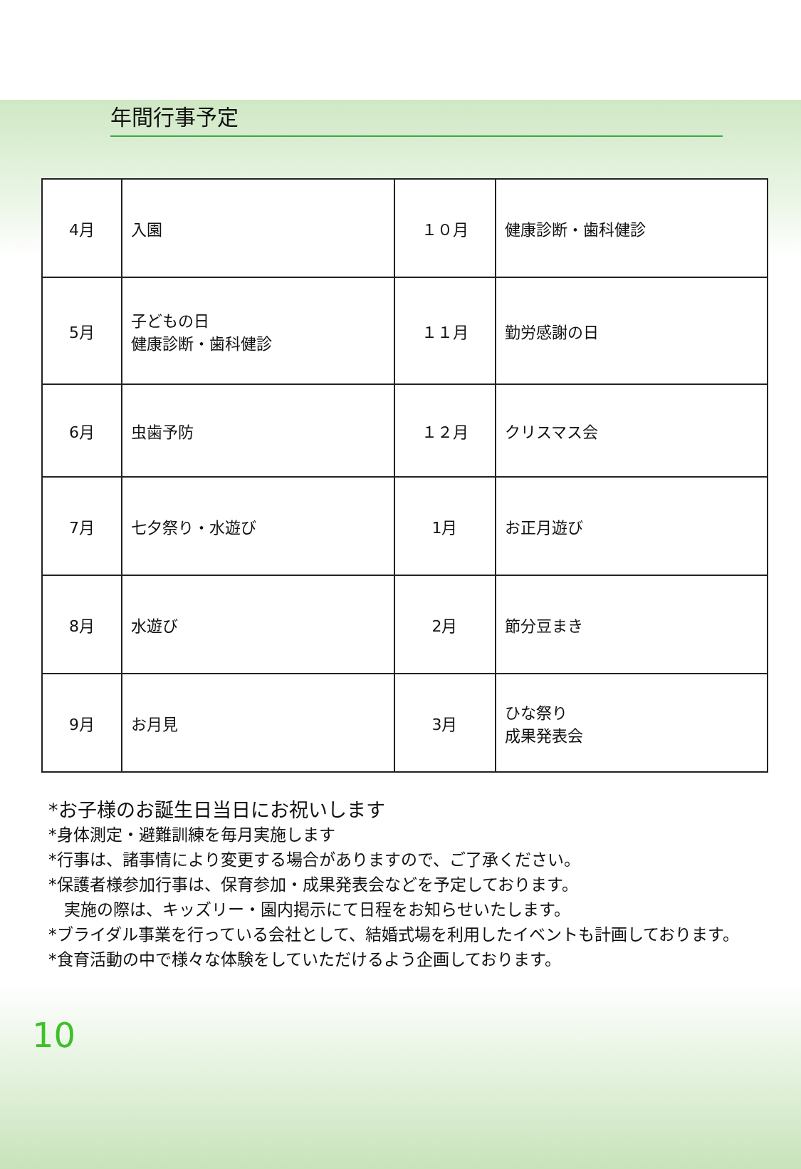♣
年間行事予定
| 4月 | 入園 | １０月 | 健康診断・歯科健診 |
| 5月 | 子どもの日 健康診断・歯科健診 | １１月 | 勤労感謝の日 |
| 6月 | 虫歯予防 | １２月 | クリスマス会 |
| 7月 | 七夕祭り・水遊び | 1月 | お正月遊び |
| 8月 | 水遊び | 2月 | 節分豆まき |
| 9月 | お月見 | 3月 | ひな祭り 成果発表会 |
*お子様のお誕生日当日にお祝いします
*身体測定・避難訓練を毎月実施します
*行事は、諸事情により変更する場合がありますので、ご了承ください。
*保護者様参加行事は、保育参加・成果発表会などを予定しております。
実施の際は、キッズリー・園内掲示にて日程をお知らせいたします。
*ブライダル事業を行っている会社として、結婚式場を利用したイベントも計画しております。
*食育活動の中で様々な体験をしていただけるよう企画しております。
10